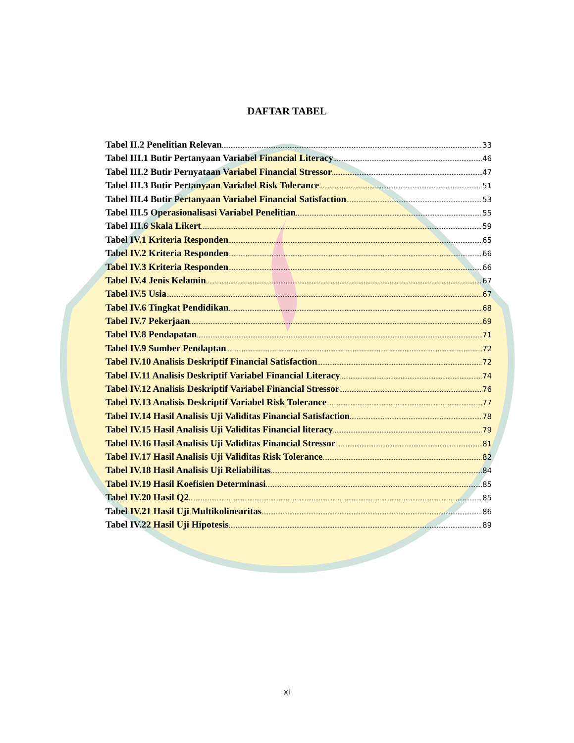DAFTAR TABEL
Tabel II.2 Penelitian Relevan 33
Tabel III.1 Butir Pertanyaan Variabel Financial Literacy 46
Tabel III.2 Butir Pernyataan Variabel Financial Stressor 47
Tabel III.3 Butir Pertanyaan Variabel Risk Tolerance 51
Tabel III.4 Butir Pertanyaan Variabel Financial Satisfaction 53
Tabel III.5 Operasionalisasi Variabel Penelitian 55
Tabel III.6 Skala Likert 59
Tabel IV.1 Kriteria Responden 65
Tabel IV.2 Kriteria Responden 66
Tabel IV.3 Kriteria Responden 66
Tabel IV.4 Jenis Kelamin 67
Tabel IV.5 Usia 67
Tabel IV.6 Tingkat Pendidikan 68
Tabel IV.7 Pekerjaan 69
Tabel IV.8 Pendapatan 71
Tabel IV.9 Sumber Pendaptan 72
Tabel IV.10 Analisis Deskriptif Financial Satisfaction 72
Tabel IV.11 Analisis Deskriptif Variabel Financial Literacy 74
Tabel IV.12 Analisis Deskriptif Variabel Financial Stressor 76
Tabel IV.13 Analisis Deskriptif Variabel Risk Tolerance 77
Tabel IV.14 Hasil Analisis Uji Validitas Financial Satisfaction 78
Tabel IV.15 Hasil Analisis Uji Validitas Financial literacy 79
Tabel IV.16 Hasil Analisis Uji Validitas Financial Stressor 81
Tabel IV.17 Hasil Analisis Uji Validitas Risk Tolerance 82
Tabel IV.18 Hasil Analisis Uji Reliabilitas 84
Tabel IV.19 Hasil Koefisien Determinasi 85
Tabel IV.20 Hasil Q2 85
Tabel IV.21 Hasil Uji Multikolinearitas 86
Tabel IV.22 Hasil Uji Hipotesis 89
xi